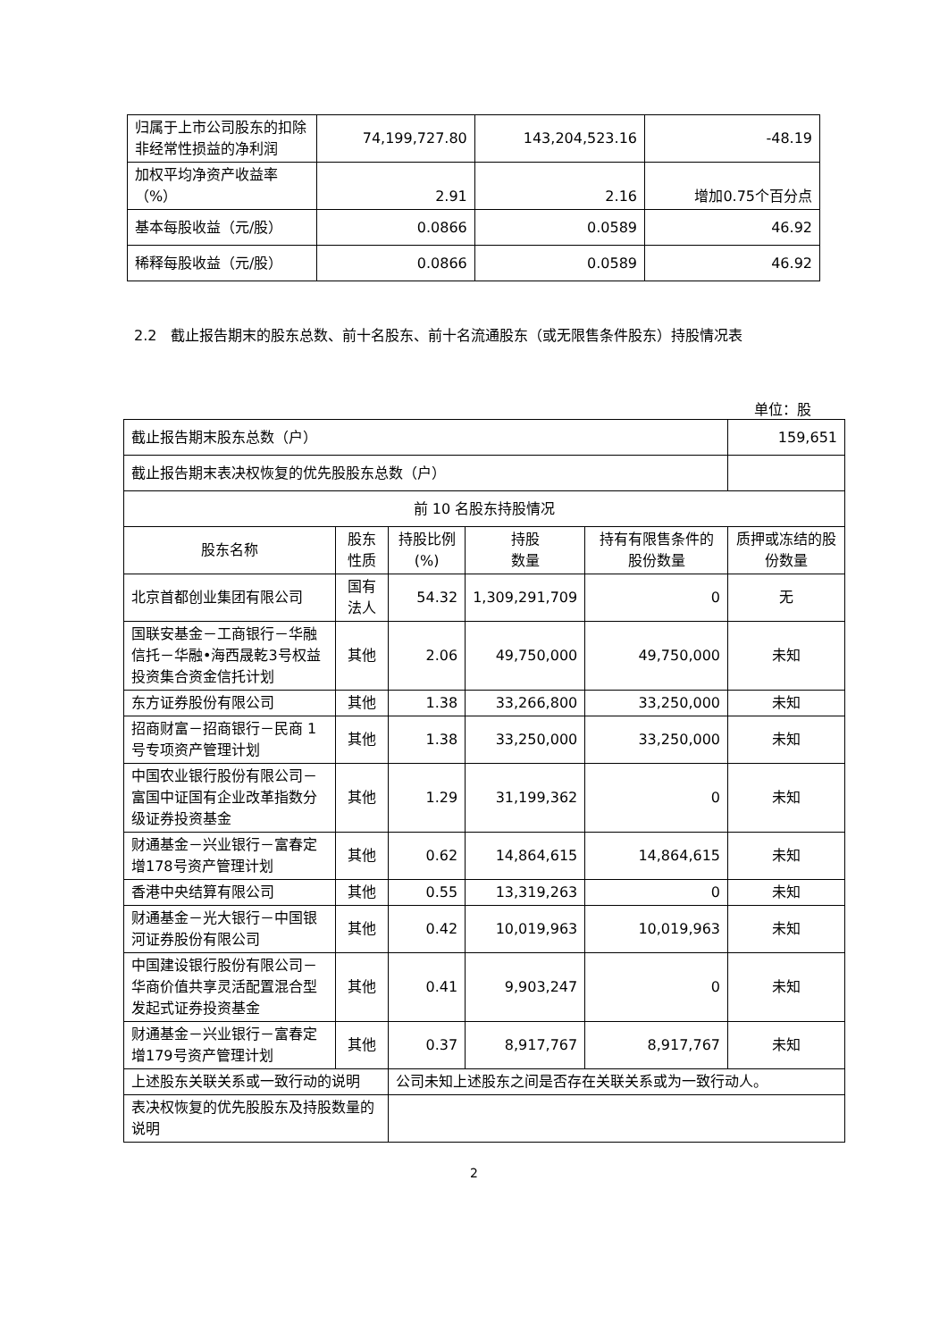| 归属于上市公司股东的扣除非经常性损益的净利润 | 74,199,727.80 | 143,204,523.16 | -48.19 |
| 加权平均净资产收益率（%） | 2.91 | 2.16 | 增加0.75个百分点 |
| 基本每股收益（元/股） | 0.0866 | 0.0589 | 46.92 |
| 稀释每股收益（元/股） | 0.0866 | 0.0589 | 46.92 |
2.2　截止报告期末的股东总数、前十名股东、前十名流通股东（或无限售条件股东）持股情况表
单位：股
| 截止报告期末股东总数（户） | | | | | 159,651 |
| 截止报告期末表决权恢复的优先股股东总数（户） | | | | | |
| 前 10 名股东持股情况 | | | | | |
| 股东名称 | 股东性质 | 持股比例(%) | 持股 数量 | 持有有限售条件的股份数量 | 质押或冻结的股份数量 |
| 北京首都创业集团有限公司 | 国有法人 | 54.32 | 1,309,291,709 | 0 | 无 |
| 国联安基金－工商银行－华融信托－华融•海西晟乾3号权益投资集合资金信托计划 | 其他 | 2.06 | 49,750,000 | 49,750,000 | 未知 |
| 东方证券股份有限公司 | 其他 | 1.38 | 33,266,800 | 33,250,000 | 未知 |
| 招商财富－招商银行－民商 1 号专项资产管理计划 | 其他 | 1.38 | 33,250,000 | 33,250,000 | 未知 |
| 中国农业银行股份有限公司－富国中证国有企业改革指数分级证券投资基金 | 其他 | 1.29 | 31,199,362 | 0 | 未知 |
| 财通基金－兴业银行－富春定增178号资产管理计划 | 其他 | 0.62 | 14,864,615 | 14,864,615 | 未知 |
| 香港中央结算有限公司 | 其他 | 0.55 | 13,319,263 | 0 | 未知 |
| 财通基金－光大银行－中国银河证券股份有限公司 | 其他 | 0.42 | 10,019,963 | 10,019,963 | 未知 |
| 中国建设银行股份有限公司－华商价值共享灵活配置混合型发起式证券投资基金 | 其他 | 0.41 | 9,903,247 | 0 | 未知 |
| 财通基金－兴业银行－富春定增179号资产管理计划 | 其他 | 0.37 | 8,917,767 | 8,917,767 | 未知 |
| 上述股东关联关系或一致行动的说明 | | 公司未知上述股东之间是否存在关联关系或为一致行动人。 | | | |
| 表决权恢复的优先股股东及持股数量的说明 | | | | | |
2